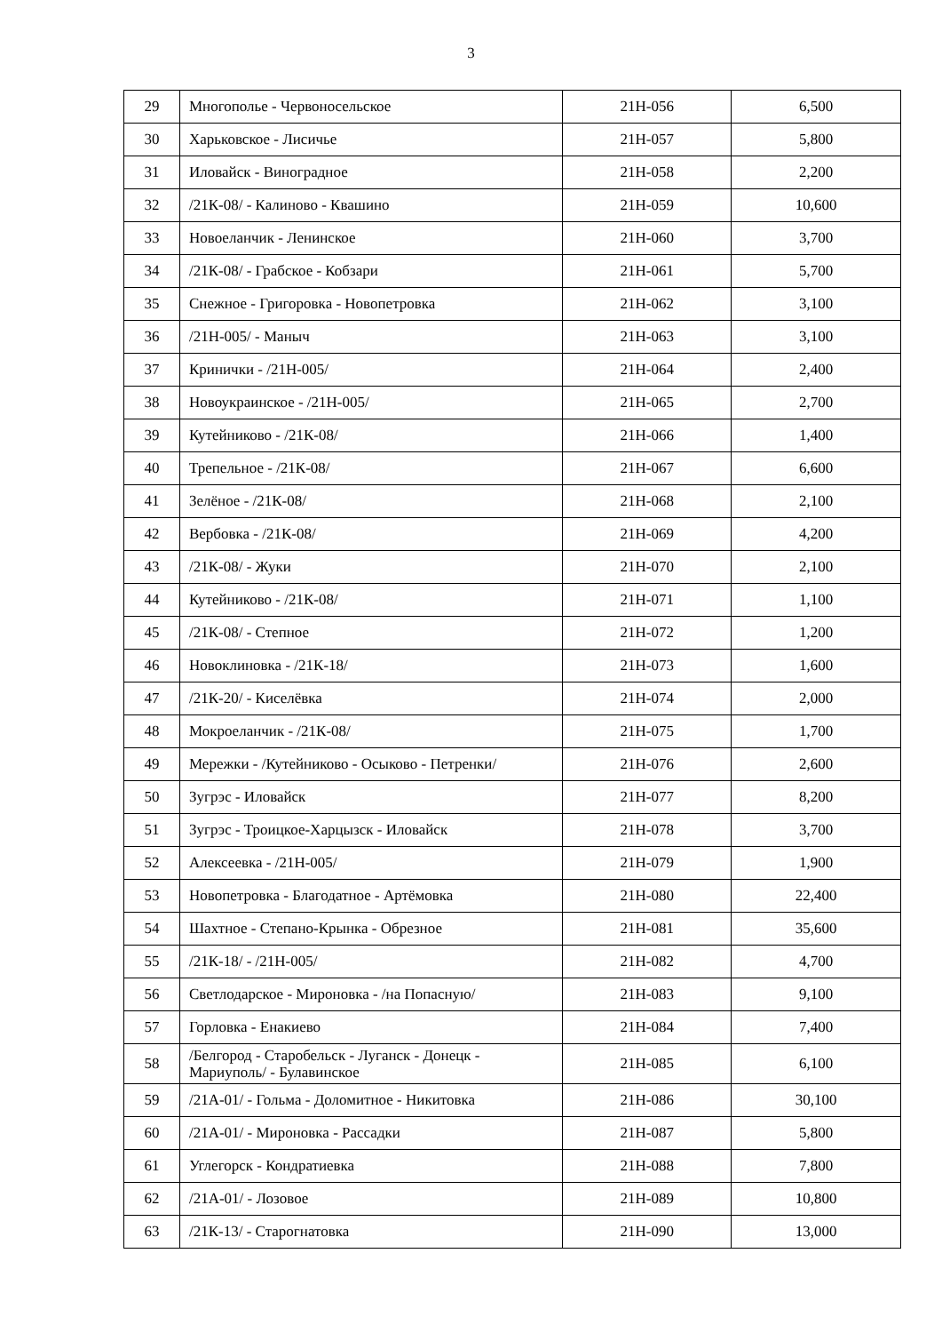3
| 29 | Многополье - Червоносельское | 21Н-056 | 6,500 |
| 30 | Харьковское - Лисичье | 21Н-057 | 5,800 |
| 31 | Иловайск - Виноградное | 21Н-058 | 2,200 |
| 32 | /21К-08/ - Калиново - Квашино | 21Н-059 | 10,600 |
| 33 | Новоеланчик - Ленинское | 21Н-060 | 3,700 |
| 34 | /21К-08/ - Грабское - Кобзари | 21Н-061 | 5,700 |
| 35 | Снежное - Григоровка - Новопетровка | 21Н-062 | 3,100 |
| 36 | /21Н-005/ - Маныч | 21Н-063 | 3,100 |
| 37 | Кринички - /21Н-005/ | 21Н-064 | 2,400 |
| 38 | Новоукраинское - /21Н-005/ | 21Н-065 | 2,700 |
| 39 | Кутейниково - /21К-08/ | 21Н-066 | 1,400 |
| 40 | Трепельное - /21К-08/ | 21Н-067 | 6,600 |
| 41 | Зелёное - /21К-08/ | 21Н-068 | 2,100 |
| 42 | Вербовка - /21К-08/ | 21Н-069 | 4,200 |
| 43 | /21К-08/ - Жуки | 21Н-070 | 2,100 |
| 44 | Кутейниково - /21К-08/ | 21Н-071 | 1,100 |
| 45 | /21К-08/ - Степное | 21Н-072 | 1,200 |
| 46 | Новоклиновка - /21К-18/ | 21Н-073 | 1,600 |
| 47 | /21К-20/ - Киселёвка | 21Н-074 | 2,000 |
| 48 | Мокроеланчик - /21К-08/ | 21Н-075 | 1,700 |
| 49 | Мережки - /Кутейниково - Осыково - Петренки/ | 21Н-076 | 2,600 |
| 50 | Зугрэс - Иловайск | 21Н-077 | 8,200 |
| 51 | Зугрэс - Троицкое-Харцызск - Иловайск | 21Н-078 | 3,700 |
| 52 | Алексеевка - /21Н-005/ | 21Н-079 | 1,900 |
| 53 | Новопетровка - Благодатное - Артёмовка | 21Н-080 | 22,400 |
| 54 | Шахтное - Степано-Крынка - Обрезное | 21Н-081 | 35,600 |
| 55 | /21К-18/ - /21Н-005/ | 21Н-082 | 4,700 |
| 56 | Светлодарское - Мироновка - /на Попасную/ | 21Н-083 | 9,100 |
| 57 | Горловка - Енакиево | 21Н-084 | 7,400 |
| 58 | /Белгород - Старобельск - Луганск - Донецк - Мариуполь/ - Булавинское | 21Н-085 | 6,100 |
| 59 | /21А-01/ - Гольма - Доломитное - Никитовка | 21Н-086 | 30,100 |
| 60 | /21А-01/ - Мироновка - Рассадки | 21Н-087 | 5,800 |
| 61 | Углегорск - Кондратиевка | 21Н-088 | 7,800 |
| 62 | /21А-01/ - Лозовое | 21Н-089 | 10,800 |
| 63 | /21К-13/ - Старогнатовка | 21Н-090 | 13,000 |